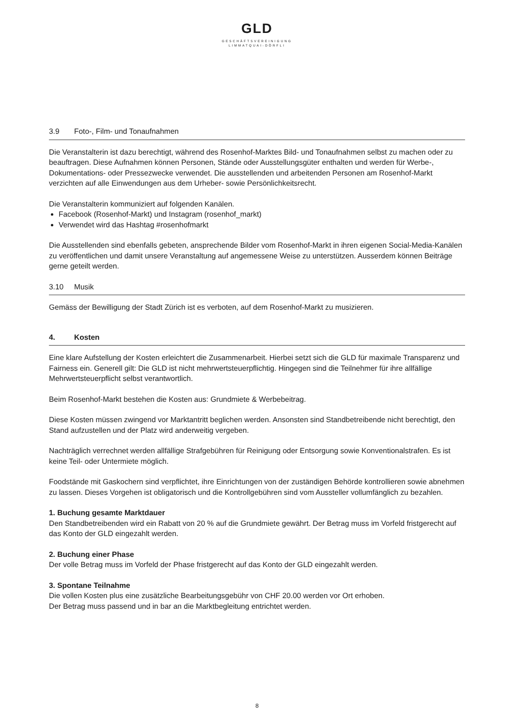GLD
GESCHÄFTSVEREINIGUNG
LIMMATQUAI-DÖRFLI
3.9 Foto-, Film- und Tonaufnahmen
Die Veranstalterin ist dazu berechtigt, während des Rosenhof-Marktes Bild- und Tonaufnahmen selbst zu machen oder zu beauftragen. Diese Aufnahmen können Personen, Stände oder Ausstellungsgüter enthalten und werden für Werbe-, Dokumentations- oder Pressezwecke verwendet. Die ausstellenden und arbeitenden Personen am Rosenhof-Markt verzichten auf alle Einwendungen aus dem Urheber- sowie Persönlichkeitsrecht.
Die Veranstalterin kommuniziert auf folgenden Kanälen.
Facebook (Rosenhof-Markt) und Instagram (rosenhof_markt)
Verwendet wird das Hashtag #rosenhofmarkt
Die Ausstellenden sind ebenfalls gebeten, ansprechende Bilder vom Rosenhof-Markt in ihren eigenen Social-Media-Kanälen zu veröffentlichen und damit unsere Veranstaltung auf angemessene Weise zu unterstützen. Ausserdem können Beiträge gerne geteilt werden.
3.10 Musik
Gemäss der Bewilligung der Stadt Zürich ist es verboten, auf dem Rosenhof-Markt zu musizieren.
4. Kosten
Eine klare Aufstellung der Kosten erleichtert die Zusammenarbeit. Hierbei setzt sich die GLD für maximale Transparenz und Fairness ein. Generell gilt: Die GLD ist nicht mehrwertsteuerpflichtig. Hingegen sind die Teilnehmer für ihre allfällige Mehrwertsteuerpflicht selbst verantwortlich.
Beim Rosenhof-Markt bestehen die Kosten aus: Grundmiete & Werbebeitrag.
Diese Kosten müssen zwingend vor Marktantritt beglichen werden. Ansonsten sind Standbetreibende nicht berechtigt, den Stand aufzustellen und der Platz wird anderweitig vergeben.
Nachträglich verrechnet werden allfällige Strafgebühren für Reinigung oder Entsorgung sowie Konventionalstrafen. Es ist keine Teil- oder Untermiete möglich.
Foodstände mit Gaskochern sind verpflichtet, ihre Einrichtungen von der zuständigen Behörde kontrollieren sowie abnehmen zu lassen. Dieses Vorgehen ist obligatorisch und die Kontrollgebühren sind vom Aussteller vollumfänglich zu bezahlen.
1. Buchung gesamte Marktdauer
Den Standbetreibenden wird ein Rabatt von 20 % auf die Grundmiete gewährt. Der Betrag muss im Vorfeld fristgerecht auf das Konto der GLD eingezahlt werden.
2. Buchung einer Phase
Der volle Betrag muss im Vorfeld der Phase fristgerecht auf das Konto der GLD eingezahlt werden.
3. Spontane Teilnahme
Die vollen Kosten plus eine zusätzliche Bearbeitungsgebühr von CHF 20.00 werden vor Ort erhoben.
Der Betrag muss passend und in bar an die Marktbegleitung entrichtet werden.
8